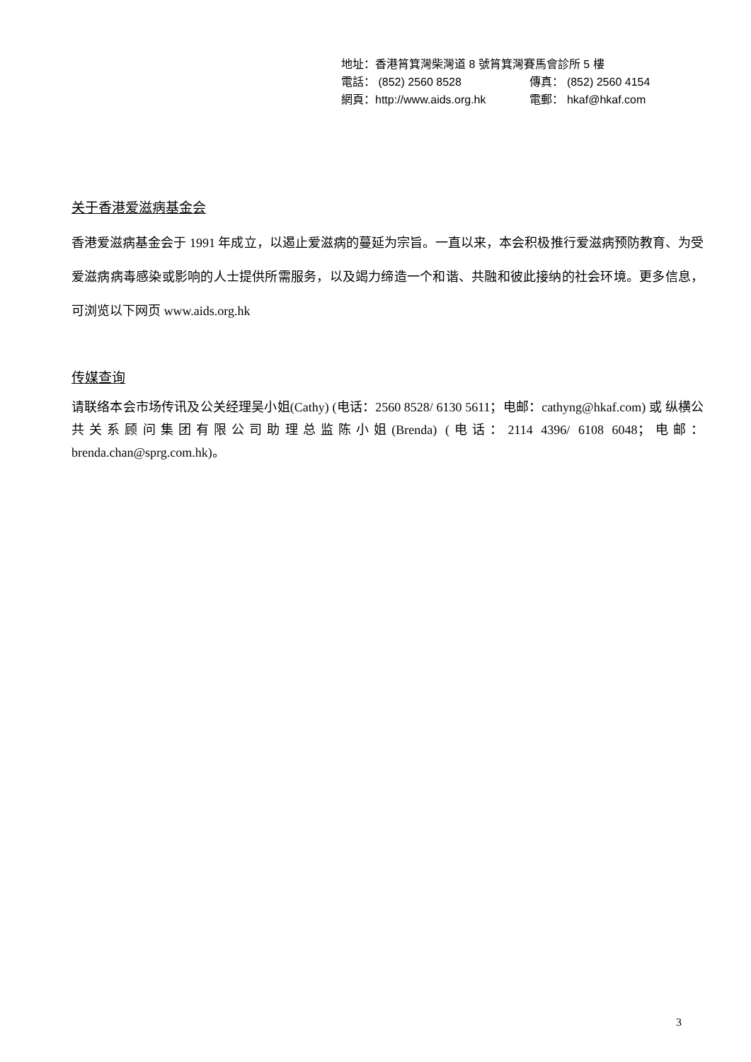地址：香港筲箕灣柴灣道 8 號筲箕灣賽馬會診所 5 樓
電話： (852) 2560 8528 傳真： (852) 2560 4154
網頁：http://www.aids.org.hk 電郵： hkaf@hkaf.com
关于香港爱滋病基金会
香港爱滋病基金会于 1991 年成立，以遏止爱滋病的蔓延为宗旨。一直以来，本会积极推行爱滋病预防教育、为受爱滋病病毒感染或影响的人士提供所需服务，以及竭力缔造一个和谐、共融和彼此接纳的社会环境。更多信息，可浏览以下网页 www.aids.org.hk
传媒查询
请联络本会市场传讯及公关经理吴小姐(Cathy) (电话：2560 8528/ 6130 5611；电邮：cathyng@hkaf.com) 或 纵横公共关系顾问集团有限公司助理总监陈小姐(Brenda) (电话：2114 4396/ 6108 6048；电邮：brenda.chan@sprg.com.hk)。
3